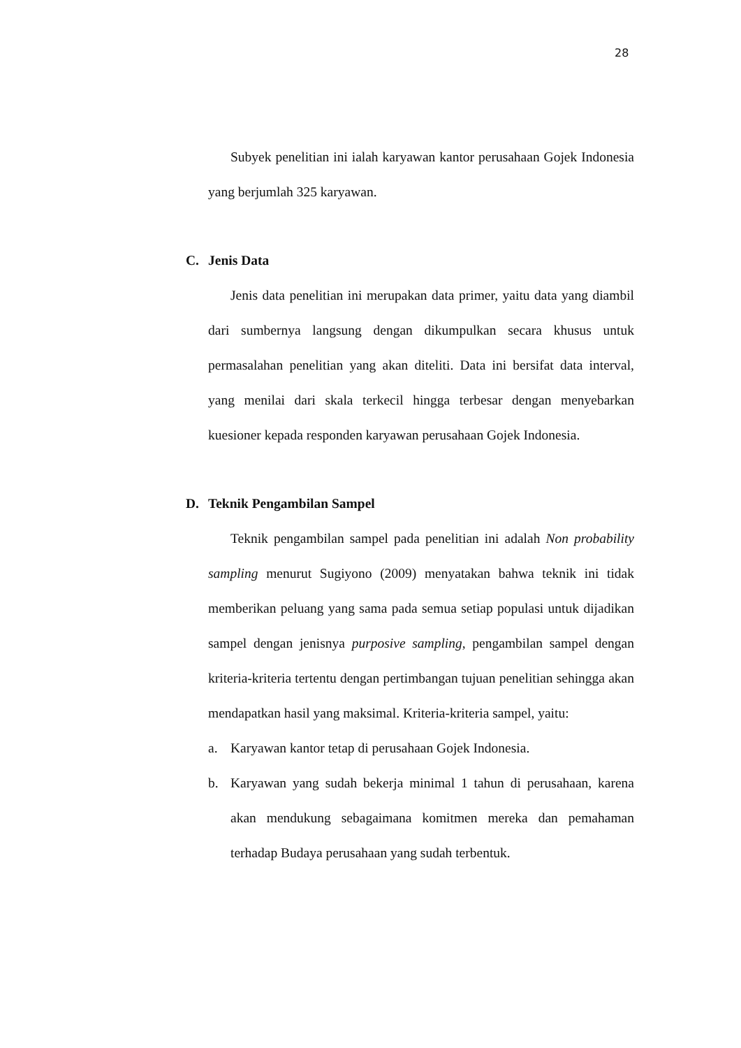28
Subyek penelitian ini ialah karyawan kantor perusahaan Gojek Indonesia yang berjumlah 325 karyawan.
C. Jenis Data
Jenis data penelitian ini merupakan data primer, yaitu data yang diambil dari sumbernya langsung dengan dikumpulkan secara khusus untuk permasalahan penelitian yang akan diteliti. Data ini bersifat data interval, yang menilai dari skala terkecil hingga terbesar dengan menyebarkan kuesioner kepada responden karyawan perusahaan Gojek Indonesia.
D. Teknik Pengambilan Sampel
Teknik pengambilan sampel pada penelitian ini adalah Non probability sampling menurut Sugiyono (2009) menyatakan bahwa teknik ini tidak memberikan peluang yang sama pada semua setiap populasi untuk dijadikan sampel dengan jenisnya purposive sampling, pengambilan sampel dengan kriteria-kriteria tertentu dengan pertimbangan tujuan penelitian sehingga akan mendapatkan hasil yang maksimal. Kriteria-kriteria sampel, yaitu:
a. Karyawan kantor tetap di perusahaan Gojek Indonesia.
b. Karyawan yang sudah bekerja minimal 1 tahun di perusahaan, karena akan mendukung sebagaimana komitmen mereka dan pemahaman terhadap Budaya perusahaan yang sudah terbentuk.